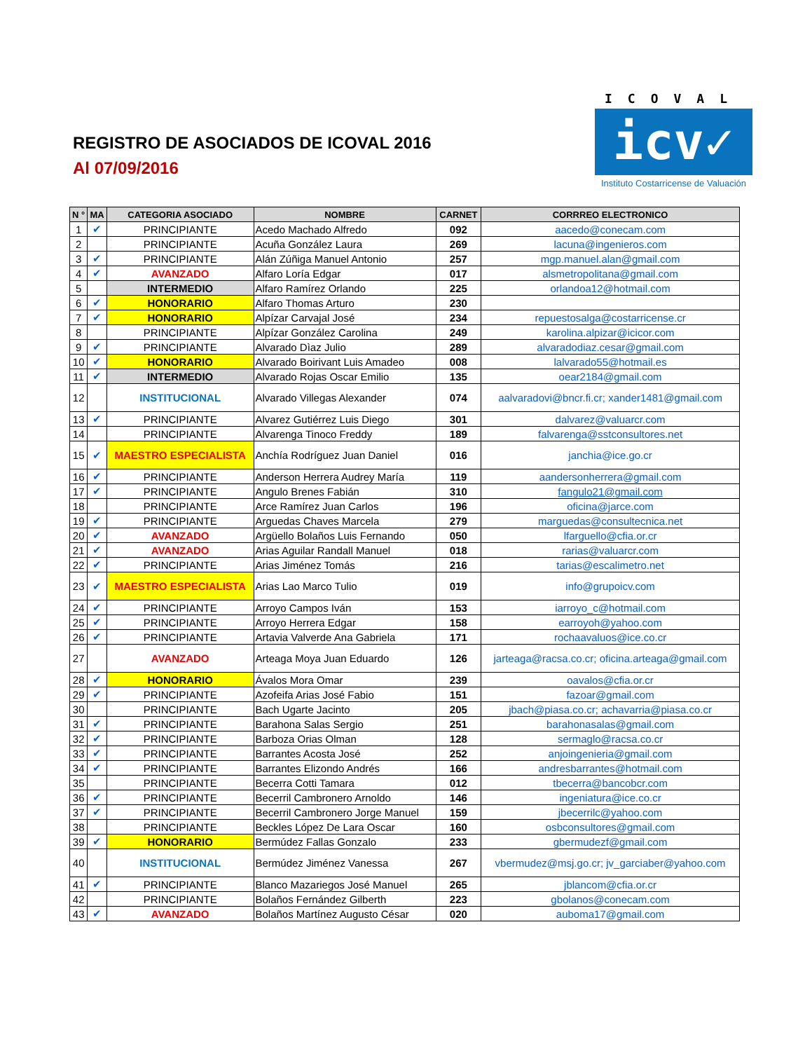REGISTRO DE ASOCIADOS DE ICOVAL 2016
Al 07/09/2016
ICOVAL
icv✓
Instituto Costarricense de Valuación
| N ° | MA | CATEGORIA ASOCIADO | NOMBRE | CARNET | CORRREO ELECTRONICO |
| --- | --- | --- | --- | --- | --- |
| 1 | ✔ | PRINCIPIANTE | Acedo Machado Alfredo | 092 | aacedo@conecam.com |
| 2 | | PRINCIPIANTE | Acuña González Laura | 269 | lacuna@ingenieros.com |
| 3 | ✔ | PRINCIPIANTE | Alán Zúñiga Manuel Antonio | 257 | mgp.manuel.alan@gmail.com |
| 4 | ✔ | AVANZADO | Alfaro Loría Edgar | 017 | alsmetropolitana@gmail.com |
| 5 | | INTERMEDIO | Alfaro Ramírez Orlando | 225 | orlandoa12@hotmail.com |
| 6 | ✔ | HONORARIO | Alfaro Thomas Arturo | 230 | |
| 7 | ✔ | HONORARIO | Alpízar Carvajal José | 234 | repuestosalga@costarricense.cr |
| 8 | | PRINCIPIANTE | Alpízar González Carolina | 249 | karolina.alpizar@icicor.com |
| 9 | ✔ | PRINCIPIANTE | Alvarado Dìaz Julio | 289 | alvaradodiaz.cesar@gmail.com |
| 10 | ✔ | HONORARIO | Alvarado Boirivant Luis Amadeo | 008 | lalvarado55@hotmail.es |
| 11 | ✔ | INTERMEDIO | Alvarado Rojas Oscar Emilio | 135 | oear2184@gmail.com |
| 12 | | INSTITUCIONAL | Alvarado Villegas Alexander | 074 | aalvaradovi@bncr.fi.cr; xander1481@gmail.com |
| 13 | ✔ | PRINCIPIANTE | Alvarez Gutiérrez Luis Diego | 301 | dalvarez@valuarcr.com |
| 14 | | PRINCIPIANTE | Alvarenga Tinoco Freddy | 189 | falvarenga@sstconsultores.net |
| 15 | ✔ | MAESTRO ESPECIALISTA | Anchía Rodríguez Juan Daniel | 016 | janchia@ice.go.cr |
| 16 | ✔ | PRINCIPIANTE | Anderson Herrera Audrey María | 119 | aandersonherrera@gmail.com |
| 17 | ✔ | PRINCIPIANTE | Angulo Brenes Fabián | 310 | fangulo21@gmail.com |
| 18 | | PRINCIPIANTE | Arce Ramírez Juan Carlos | 196 | oficina@jarce.com |
| 19 | ✔ | PRINCIPIANTE | Arguedas Chaves Marcela | 279 | marguedas@consultecnica.net |
| 20 | ✔ | AVANZADO | Argüello Bolaños Luis Fernando | 050 | lfarguello@cfia.or.cr |
| 21 | ✔ | AVANZADO | Arias Aguilar Randall Manuel | 018 | rarias@valuarcr.com |
| 22 | ✔ | PRINCIPIANTE | Arias Jiménez Tomás | 216 | tarias@escalimetro.net |
| 23 | ✔ | MAESTRO ESPECIALISTA | Arias Lao Marco Tulio | 019 | info@grupoicv.com |
| 24 | ✔ | PRINCIPIANTE | Arroyo Campos Iván | 153 | iarroyo_c@hotmail.com |
| 25 | ✔ | PRINCIPIANTE | Arroyo Herrera Edgar | 158 | earroyoh@yahoo.com |
| 26 | ✔ | PRINCIPIANTE | Artavia Valverde Ana Gabriela | 171 | rochaavaluos@ice.co.cr |
| 27 | | AVANZADO | Arteaga Moya Juan Eduardo | 126 | jarteaga@racsa.co.cr; oficina.arteaga@gmail.com |
| 28 | ✔ | HONORARIO | Ávalos Mora Omar | 239 | oavalos@cfia.or.cr |
| 29 | ✔ | PRINCIPIANTE | Azofeifa Arias José Fabio | 151 | fazoar@gmail.com |
| 30 | | PRINCIPIANTE | Bach Ugarte Jacinto | 205 | jbach@piasa.co.cr; achavarria@piasa.co.cr |
| 31 | ✔ | PRINCIPIANTE | Barahona Salas Sergio | 251 | barahonasalas@gmail.com |
| 32 | ✔ | PRINCIPIANTE | Barboza Orias Olman | 128 | sermaglo@racsa.co.cr |
| 33 | ✔ | PRINCIPIANTE | Barrantes Acosta José | 252 | anjoingenieria@gmail.com |
| 34 | ✔ | PRINCIPIANTE | Barrantes Elizondo Andrés | 166 | andresbarrantes@hotmail.com |
| 35 | | PRINCIPIANTE | Becerra Cotti Tamara | 012 | tbecerra@bancobcr.com |
| 36 | ✔ | PRINCIPIANTE | Becerril Cambronero Arnoldo | 146 | ingeniatura@ice.co.cr |
| 37 | ✔ | PRINCIPIANTE | Becerril Cambronero Jorge Manuel | 159 | jbecerrilc@yahoo.com |
| 38 | | PRINCIPIANTE | Beckles López De Lara Oscar | 160 | osbconsultores@gmail.com |
| 39 | ✔ | HONORARIO | Bermúdez Fallas Gonzalo | 233 | gbermudezf@gmail.com |
| 40 | | INSTITUCIONAL | Bermúdez Jiménez Vanessa | 267 | vbermudez@msj.go.cr; jv_garciaber@yahoo.com |
| 41 | ✔ | PRINCIPIANTE | Blanco Mazariegos José Manuel | 265 | jblancom@cfia.or.cr |
| 42 | | PRINCIPIANTE | Bolaños Fernández Gilberth | 223 | gbolanos@conecam.com |
| 43 | ✔ | AVANZADO | Bolaños Martínez Augusto César | 020 | auboma17@gmail.com |